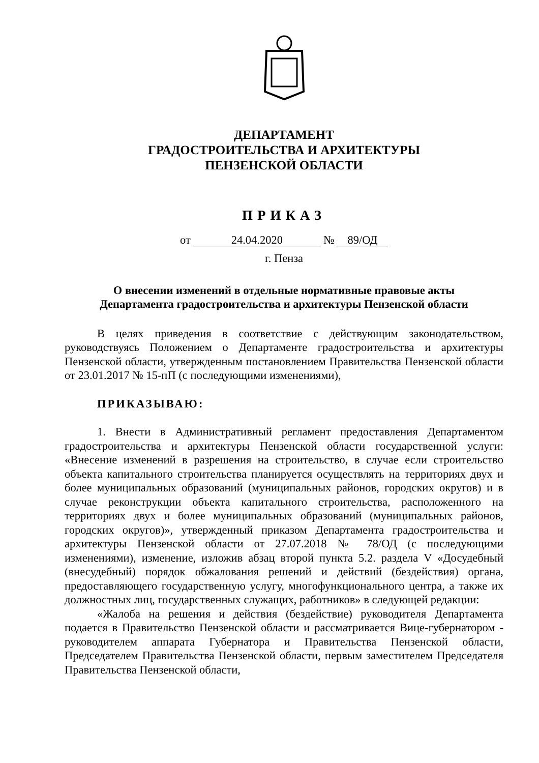ДЕПАРТАМЕНТ
ГРАДОСТРОИТЕЛЬСТВА И АРХИТЕКТУРЫ
ПЕНЗЕНСКОЙ ОБЛАСТИ
ПРИКАЗ
от 24.04.2020 № 89/ОД
г. Пенза
О внесении изменений в отдельные нормативные правовые акты
Департамента градостроительства и архитектуры Пензенской области
В целях приведения в соответствие с действующим законодательством, руководствуясь Положением о Департаменте градостроительства и архитектуры Пензенской области, утвержденным постановлением Правительства Пензенской области от 23.01.2017 № 15-пП (с последующими изменениями),
ПРИКАЗЫВАЮ:
1. Внести в Административный регламент предоставления Департаментом градостроительства и архитектуры Пензенской области государственной услуги: «Внесение изменений в разрешения на строительство, в случае если строительство объекта капитального строительства планируется осуществлять на территориях двух и более муниципальных образований (муниципальных районов, городских округов) и в случае реконструкции объекта капитального строительства, расположенного на территориях двух и более муниципальных образований (муниципальных районов, городских округов)», утвержденный приказом Департамента градостроительства и архитектуры Пензенской области от 27.07.2018 № 78/ОД (с последующими изменениями), изменение, изложив абзац второй пункта 5.2. раздела V «Досудебный (внесудебный) порядок обжалования решений и действий (бездействия) органа, предоставляющего государственную услугу, многофункционального центра, а также их должностных лиц, государственных служащих, работников» в следующей редакции:
«Жалоба на решения и действия (бездействие) руководителя Департамента подается в Правительство Пензенской области и рассматривается Вице-губернатором - руководителем аппарата Губернатора и Правительства Пензенской области, Председателем Правительства Пензенской области, первым заместителем Председателя Правительства Пензенской области,